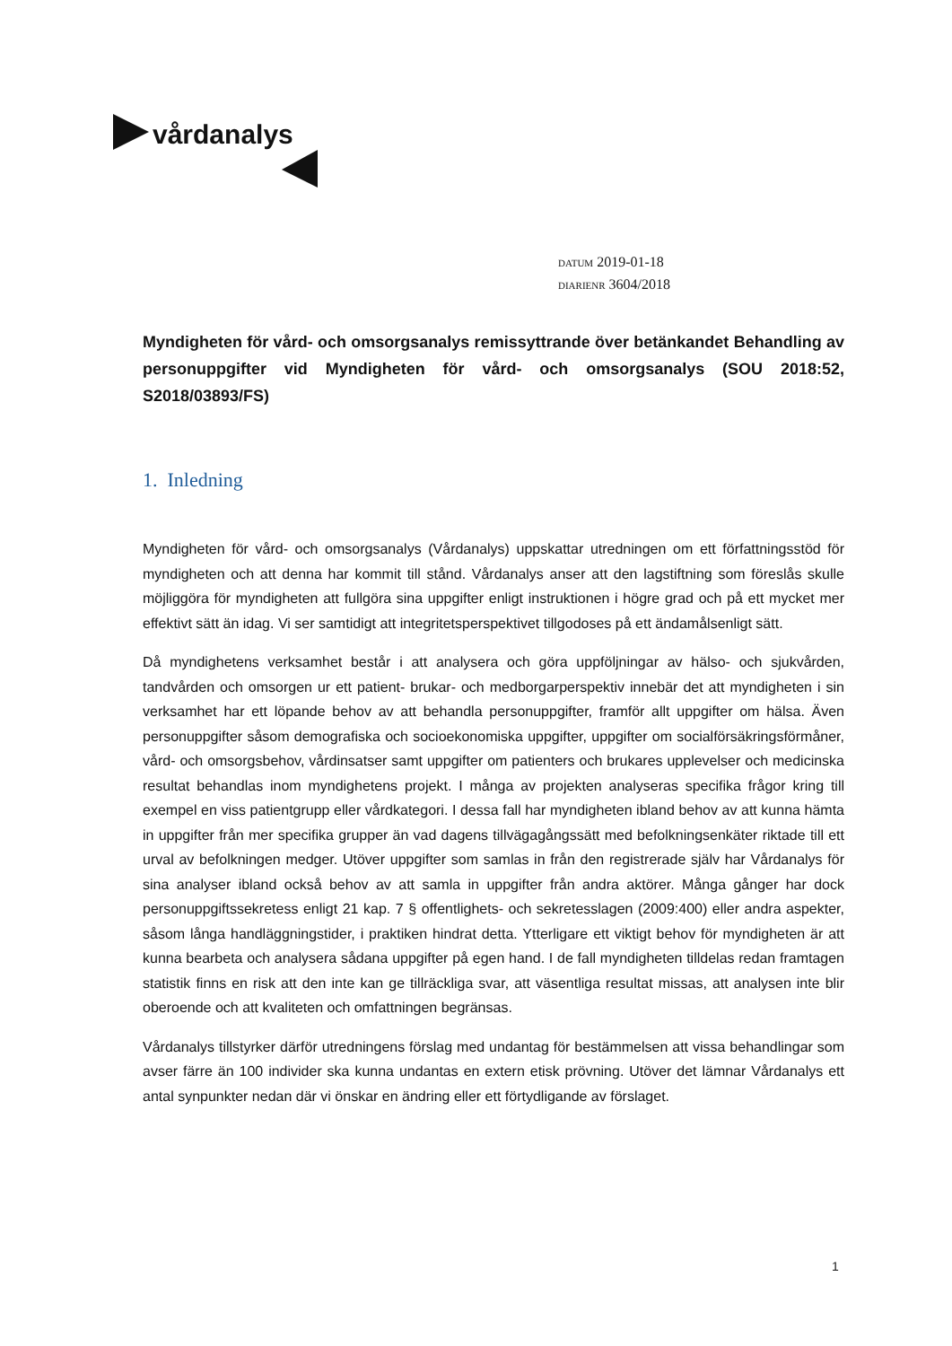vårdanalys
DATUM 2019-01-18
DIARIENR 3604/2018
Myndigheten för vård- och omsorgsanalys remissyttrande över betänkandet Behandling av personuppgifter vid Myndigheten för vård- och omsorgsanalys (SOU 2018:52, S2018/03893/FS)
1. Inledning
Myndigheten för vård- och omsorgsanalys (Vårdanalys) uppskattar utredningen om ett författningsstöd för myndigheten och att denna har kommit till stånd. Vårdanalys anser att den lagstiftning som föreslås skulle möjliggöra för myndigheten att fullgöra sina uppgifter enligt instruktionen i högre grad och på ett mycket mer effektivt sätt än idag. Vi ser samtidigt att integritetsperspektivet tillgodoses på ett ändamålsenligt sätt.
Då myndighetens verksamhet består i att analysera och göra uppföljningar av hälso- och sjukvården, tandvården och omsorgen ur ett patient- brukar- och medborgarperspektiv innebär det att myndigheten i sin verksamhet har ett löpande behov av att behandla personuppgifter, framför allt uppgifter om hälsa. Även personuppgifter såsom demografiska och socioekonomiska uppgifter, uppgifter om socialförsäkringsförmåner, vård- och omsorgsbehov, vårdinsatser samt uppgifter om patienters och brukares upplevelser och medicinska resultat behandlas inom myndighetens projekt. I många av projekten analyseras specifika frågor kring till exempel en viss patientgrupp eller vårdkategori. I dessa fall har myndigheten ibland behov av att kunna hämta in uppgifter från mer specifika grupper än vad dagens tillvägagångssätt med befolkningsenkäter riktade till ett urval av befolkningen medger. Utöver uppgifter som samlas in från den registrerade själv har Vårdanalys för sina analyser ibland också behov av att samla in uppgifter från andra aktörer. Många gånger har dock personuppgiftssekretess enligt 21 kap. 7 § offentlighets- och sekretesslagen (2009:400) eller andra aspekter, såsom långa handläggningstider, i praktiken hindrat detta. Ytterligare ett viktigt behov för myndigheten är att kunna bearbeta och analysera sådana uppgifter på egen hand. I de fall myndigheten tilldelas redan framtagen statistik finns en risk att den inte kan ge tillräckliga svar, att väsentliga resultat missas, att analysen inte blir oberoende och att kvaliteten och omfattningen begränsas.
Vårdanalys tillstyrker därför utredningens förslag med undantag för bestämmelsen att vissa behandlingar som avser färre än 100 individer ska kunna undantas en extern etisk prövning. Utöver det lämnar Vårdanalys ett antal synpunkter nedan där vi önskar en ändring eller ett förtydligande av förslaget.
1